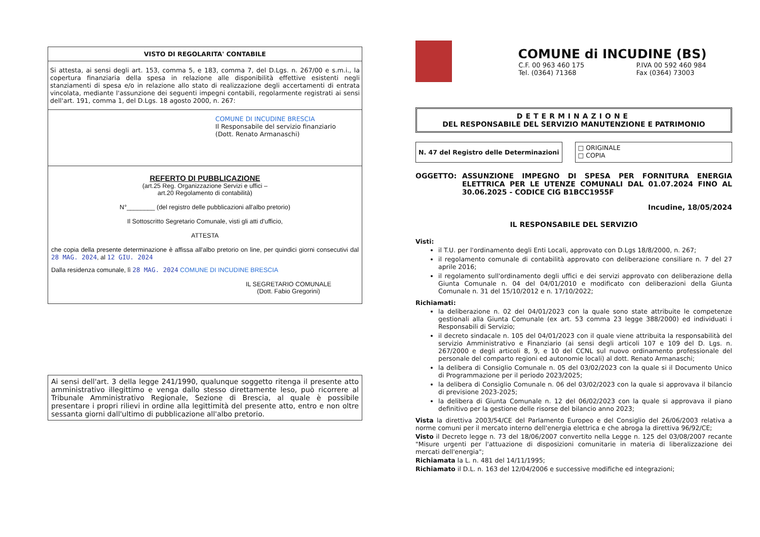VISTO DI REGOLARITA' CONTABILE
Si attesta, ai sensi degli art. 153, comma 5, e 183, comma 7, del D.Lgs. n. 267/00 e s.m.i., la copertura finanziaria della spesa in relazione alle disponibilità effettive esistenti negli stanziamenti di spesa e/o in relazione allo stato di realizzazione degli accertamenti di entrata vincolata, mediante l'assunzione dei seguenti impegni contabili, regolarmente registrati ai sensi dell'art. 191, comma 1, del D.Lgs. 18 agosto 2000, n. 267:
COMUNE DI INCUDINE BRESCIA
Il Responsabile del servizio finanziario
(Dott. Renato Armanaschi)
REFERTO DI PUBBLICAZIONE
(art.25 Reg. Organizzazione Servizi e uffici –
art.20 Regolamento di contabilità)
N°________ (del registro delle pubblicazioni all'albo pretorio)
Il Sottoscritto Segretario Comunale, visti gli atti d'ufficio,
ATTESTA
che copia della presente determinazione è affissa all'albo pretorio on line, per quindici giorni consecutivi dal 28 MAG. 2024, al 12 GIU. 2024
Dalla residenza comunale, lì 28 MAG. 2024 COMUNE DI INCUDINE BRESCIA
IL SEGRETARIO COMUNALE
(Dott. Fabio Gregorini)
Ai sensi dell'art. 3 della legge 241/1990, qualunque soggetto ritenga il presente atto amministrativo illegittimo e venga dallo stesso direttamente leso, può ricorrere al Tribunale Amministrativo Regionale, Sezione di Brescia, al quale è possibile presentare i propri rilievi in ordine alla legittimità del presente atto, entro e non oltre sessanta giorni dall'ultimo di pubblicazione all'albo pretorio.
COMUNE di INCUDINE (BS)
C.F. 00 963 460 175
Tel. (0364) 71368
P.IVA 00 592 460 984
Fax (0364) 73003
DETERMINAZIONE
DEL RESPONSABILE DEL SERVIZIO MANUTENZIONE E PATRIMONIO
N. 47 del Registro delle Determinazioni
□ ORIGINALE
□ COPIA
OGGETTO: ASSUNZIONE IMPEGNO DI SPESA PER FORNITURA ENERGIA ELETTRICA PER LE UTENZE COMUNALI DAL 01.07.2024 FINO AL 30.06.2025 - CODICE CIG B1BCC1955F
Incudine, 18/05/2024
IL RESPONSABILE DEL SERVIZIO
Visti:
il T.U. per l'ordinamento degli Enti Locali, approvato con D.Lgs 18/8/2000, n. 267;
il regolamento comunale di contabilità approvato con deliberazione consiliare n. 7 del 27 aprile 2016;
il regolamento sull'ordinamento degli uffici e dei servizi approvato con deliberazione della Giunta Comunale n. 04 del 04/01/2010 e modificato con deliberazioni della Giunta Comunale n. 31 del 15/10/2012 e n. 17/10/2022;
Richiamati:
la deliberazione n. 02 del 04/01/2023 con la quale sono state attribuite le competenze gestionali alla Giunta Comunale (ex art. 53 comma 23 legge 388/2000) ed individuati i Responsabili di Servizio;
il decreto sindacale n. 105 del 04/01/2023 con il quale viene attribuita la responsabilità del servizio Amministrativo e Finanziario (ai sensi degli articoli 107 e 109 del D. Lgs. n. 267/2000 e degli articoli 8, 9, e 10 del CCNL sul nuovo ordinamento professionale del personale del comparto regioni ed autonomie locali) al dott. Renato Armanaschi;
la delibera di Consiglio Comunale n. 05 del 03/02/2023 con la quale si il Documento Unico di Programmazione per il periodo 2023/2025;
la delibera di Consiglio Comunale n. 06 del 03/02/2023 con la quale si approvava il bilancio di previsione 2023-2025;
la delibera di Giunta Comunale n. 12 del 06/02/2023 con la quale si approvava il piano definitivo per la gestione delle risorse del bilancio anno 2023;
Vista la direttiva 2003/54/CE del Parlamento Europeo e del Consiglio del 26/06/2003 relativa a norme comuni per il mercato interno dell'energia elettrica e che abroga la direttiva 96/92/CE;
Visto il Decreto legge n. 73 del 18/06/2007 convertito nella Legge n. 125 del 03/08/2007 recante "Misure urgenti per l'attuazione di disposizioni comunitarie in materia di liberalizzazione dei mercati dell'energia";
Richiamata la L. n. 481 del 14/11/1995;
Richiamato il D.L. n. 163 del 12/04/2006 e successive modifiche ed integrazioni;